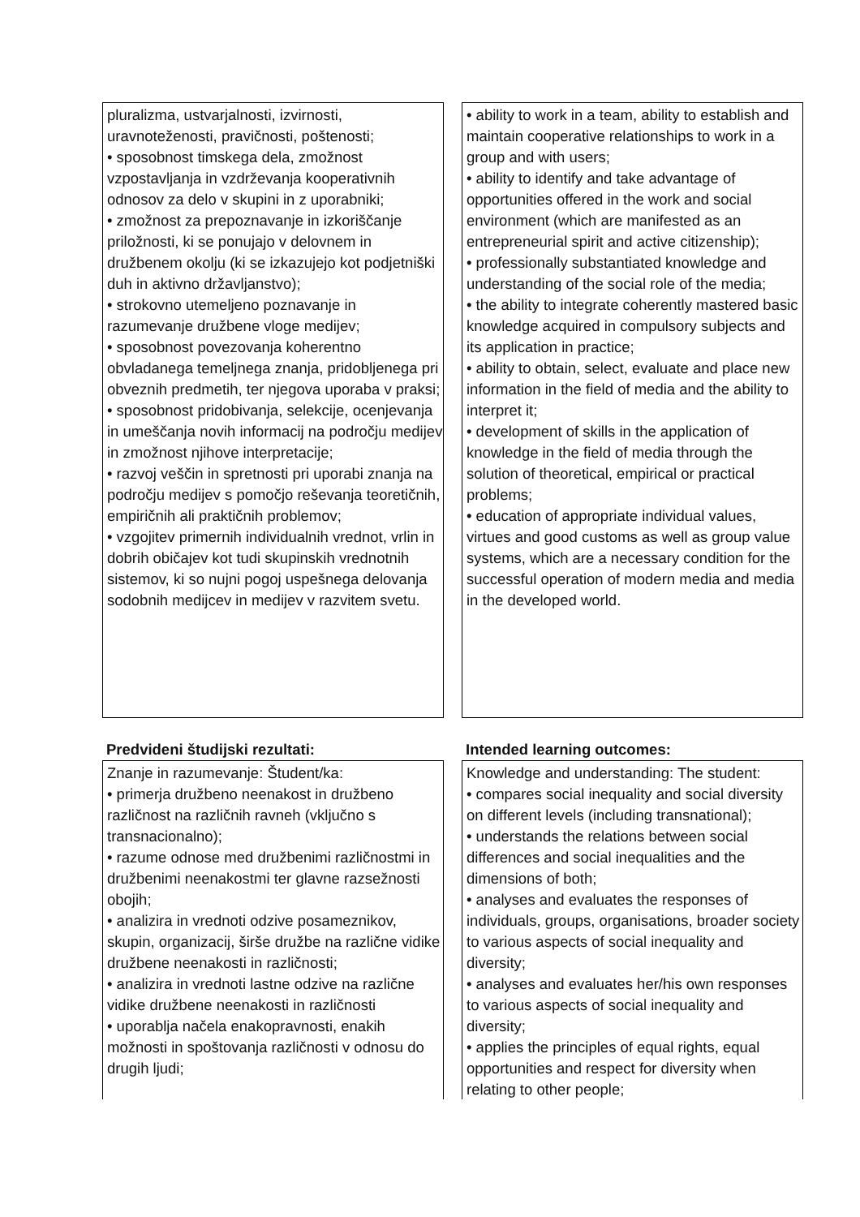pluralizma, ustvarjalnosti, izvirnosti, uravnoteženosti, pravičnosti, poštenosti;
• sposobnost timskega dela, zmožnost vzpostavljanja in vzdrževanja kooperativnih odnosov za delo v skupini in z uporabniki;
• zmožnost za prepoznavanje in izkoriščanje priložnosti, ki se ponujajo v delovnem in družbenem okolju (ki se izkazujejo kot podjetniški duh in aktivno državljanstvo);
• strokovno utemeljeno poznavanje in razumevanje družbene vloge medijev;
• sposobnost povezovanja koherentno obvladanega temeljnega znanja, pridobljenega pri obveznih predmetih, ter njegova uporaba v praksi;
• sposobnost pridobivanja, selekcije, ocenjevanja in umeščanja novih informacij na področju medijev in zmožnost njihove interpretacije;
• razvoj veščin in spretnosti pri uporabi znanja na področju medijev s pomočjo reševanja teoretičnih, empiričnih ali praktičnih problemov;
• vzgojitev primernih individualnih vrednot, vrlin in dobrih običajev kot tudi skupinskih vrednotnih sistemov, ki so nujni pogoj uspešnega delovanja sodobnih medijcev in medijev v razvitem svetu.
• ability to work in a team, ability to establish and maintain cooperative relationships to work in a group and with users;
• ability to identify and take advantage of opportunities offered in the work and social environment (which are manifested as an entrepreneurial spirit and active citizenship);
• professionally substantiated knowledge and understanding of the social role of the media;
• the ability to integrate coherently mastered basic knowledge acquired in compulsory subjects and its application in practice;
• ability to obtain, select, evaluate and place new information in the field of media and the ability to interpret it;
• development of skills in the application of knowledge in the field of media through the solution of theoretical, empirical or practical problems;
• education of appropriate individual values, virtues and good customs as well as group value systems, which are a necessary condition for the successful operation of modern media and media in the developed world.
Predvideni študijski rezultati: Intended learning outcomes:
Znanje in razumevanje: Študent/ka:
• primerja družbeno neenakost in družbeno različnost na različnih ravneh (vključno s transnacionalno);
• razume odnose med družbenimi različnostmi in družbenimi neenakostmi ter glavne razsežnosti obojih;
• analizira in vrednoti odzive posameznikov, skupin, organizacij, širše družbe na različne vidike družbene neenakosti in različnosti;
• analizira in vrednoti lastne odzive na različne vidike družbene neenakosti in različnosti
• uporablja načela enakopravnosti, enakih možnosti in spoštovanja različnosti v odnosu do drugih ljudi;
Knowledge and understanding: The student:
• compares social inequality and social diversity on different levels (including transnational);
• understands the relations between social differences and social inequalities and the dimensions of both;
• analyses and evaluates the responses of individuals, groups, organisations, broader society to various aspects of social inequality and diversity;
• analyses and evaluates her/his own responses to various aspects of social inequality and diversity;
• applies the principles of equal rights, equal opportunities and respect for diversity when relating to other people;